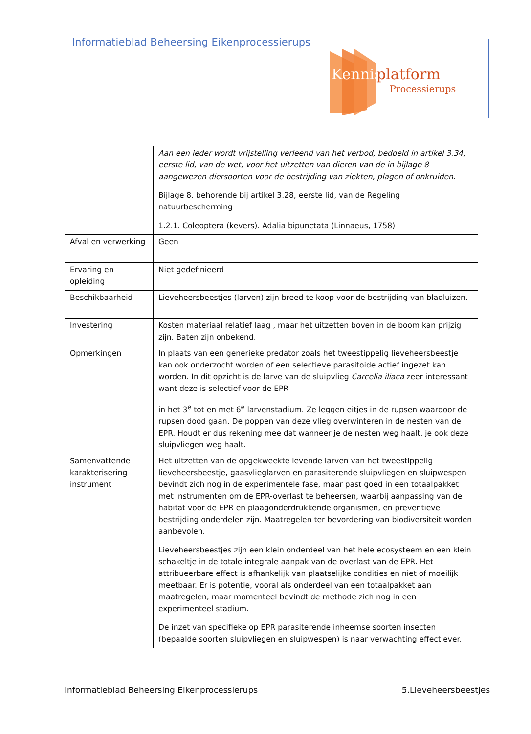Informatieblad Beheersing Eikenprocessierups
Kennis
platform
Processierups
| | Aan een ieder wordt vrijstelling verleend van het verbod, bedoeld in artikel 3.34, eerste lid, van de wet, voor het uitzetten van dieren van de in bijlage 8 aangewezen diersoorten voor de bestrijding van ziekten, plagen of onkruiden. Bijlage 8. behorende bij artikel 3.28, eerste lid, van de Regeling natuurbescherming 1.2.1. Coleoptera (kevers). Adalia bipunctata (Linnaeus, 1758) |
| Afval en verwerking | Geen |
| Ervaring en opleiding | Niet gedefinieerd |
| Beschikbaarheid | Lieveheersbeestjes (larven) zijn breed te koop voor de bestrijding van bladluizen. |
| Investering | Kosten materiaal relatief laag , maar het uitzetten boven in de boom kan prijzig zijn. Baten zijn onbekend. |
| Opmerkingen | In plaats van een generieke predator zoals het tweestippelig lieveheersbeestje kan ook onderzocht worden of een selectieve parasitoide actief ingezet kan worden. In dit opzicht is de larve van de sluipvlieg Carcelia iliaca zeer interessant want deze is selectief voor de EPR in het 3<sup>e</sup> tot en met 6<sup>e</sup> larvenstadium. Ze leggen eitjes in de rupsen waardoor de rupsen dood gaan. De poppen van deze vlieg overwinteren in de nesten van de EPR. Houdt er dus rekening mee dat wanneer je de nesten weg haalt, je ook deze sluipvliegen weg haalt. |
| Samenvattende karakterisering instrument | Het uitzetten van de opgekweekte levende larven van het tweestippelig lieveheersbeestje, gaasvlieglarven en parasiterende sluipvliegen en sluipwespen bevindt zich nog in de experimentele fase, maar past goed in een totaalpakket met instrumenten om de EPR-overlast te beheersen, waarbij aanpassing van de habitat voor de EPR en plaagonderdrukkende organismen, en preventieve bestrijding onderdelen zijn. Maatregelen ter bevordering van biodiversiteit worden aanbevolen. Lieveheersbeestjes zijn een klein onderdeel van het hele ecosysteem en een klein schakeltje in de totale integrale aanpak van de overlast van de EPR. Het attribueerbare effect is afhankelijk van plaatselijke condities en niet of moeilijk meetbaar. Er is potentie, vooral als onderdeel van een totaalpakket aan maatregelen, maar momenteel bevindt de methode zich nog in een experimenteel stadium. De inzet van specifieke op EPR parasiterende inheemse soorten insecten (bepaalde soorten sluipvliegen en sluipwespen) is naar verwachting effectiever. |
Informatieblad Beheersing Eikenprocessierups 5.Lieveheersbeestjes